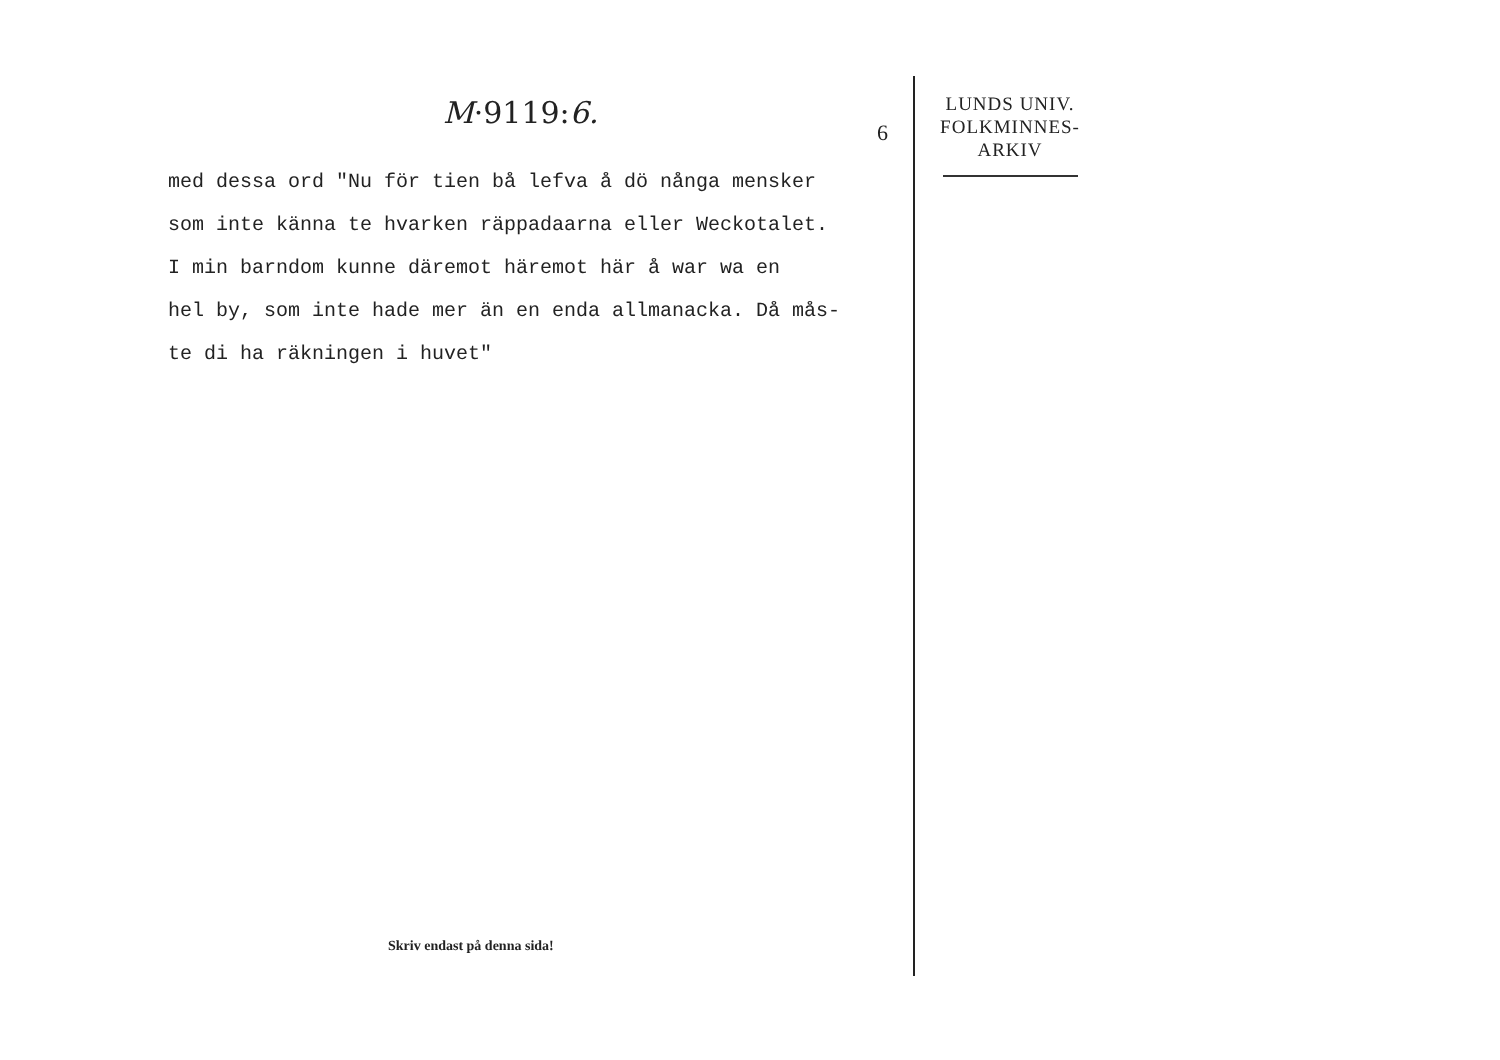M·9119:6.
6
med dessa ord "Nu för tien bå lefva å dö nånga mensker
som inte känna te hvarken räppadaarna eller Weckotalet.
I min barndom kunne däremot häremot här å war wa en
hel by, som inte hade mer än en enda allmanacka. Då mås-
te di ha räkningen i huvet"
LUNDS UNIV.
FOLKMINNES-
ARKIV
Skriv endast på denna sida!